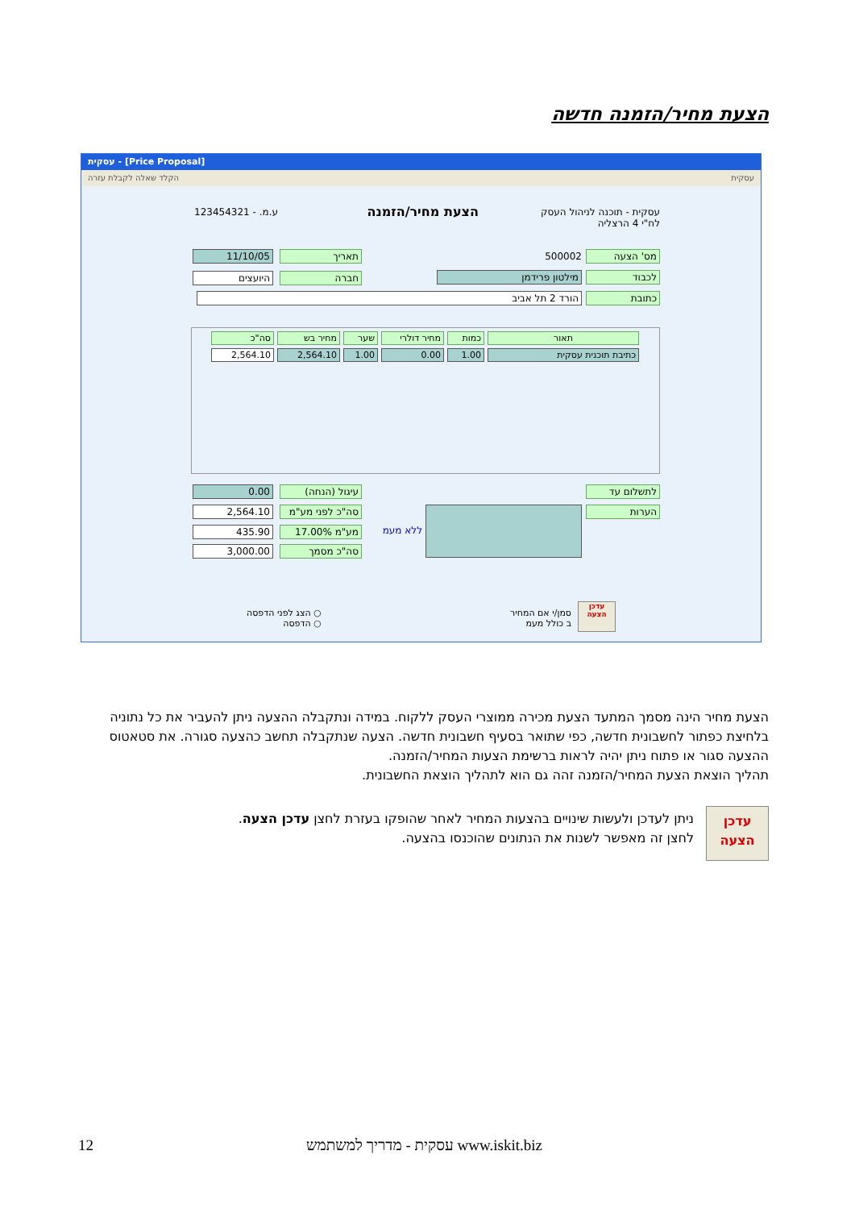הצעת מחיר/הזמנה חדשה
עסקית - [Price Proposal]
עסקית הקלד שאלה לקבלת עזרה
עסקית - תוכנה לניהול העסק
לח"י 4 הרצליה
הצעת מחיר/הזמנה ע.מ. - 123454321
מס' הצעה 500002 תאריך 11/10/05
לכבוד מילטון פרידמן חברה היועצים
כתובת הורד 2 תל אביב
תאור כמות מחיר דולרי שער מחיר בש סה"כ
כתיבת תוכנית עסקית 1.00 0.00 1.00 2,564.10 2,564.10
לתשלום עד
הערות
ללא מעמ
עיגול (הנחה)
סה"כ לפני מע"מ
מע"מ 17.00%
סה"כ מסמך
0.00
2,564.10
435.90
3,000.00
○ הצג לפני הדפסה
○ הדפסה
סמן/י אם המחיר
ב כולל מעמ
עדכן הצעה
הצעת מחיר הינה מסמך המתעד הצעת מכירה ממוצרי העסק ללקוח. במידה ונתקבלה ההצעה ניתן להעביר את כל נתוניה בלחיצת כפתור לחשבונית חדשה, כפי שתואר בסעיף חשבונית חדשה. הצעה שנתקבלה תחשב כהצעה סגורה. את סטאטוס ההצעה סגור או פתוח ניתן יהיה לראות ברשימת הצעות המחיר/הזמנה.
תהליך הוצאת הצעת המחיר/הזמנה זהה גם הוא לתהליך הוצאת החשבונית.
עדכן
הצעה
ניתן לעדכן ולעשות שינויים בהצעות המחיר לאחר שהופקו בעזרת לחצן עדכן הצעה.
לחצן זה מאפשר לשנות את הנתונים שהוכנסו בהצעה.
12 www.iskit.biz עסקית - מדריך למשתמש